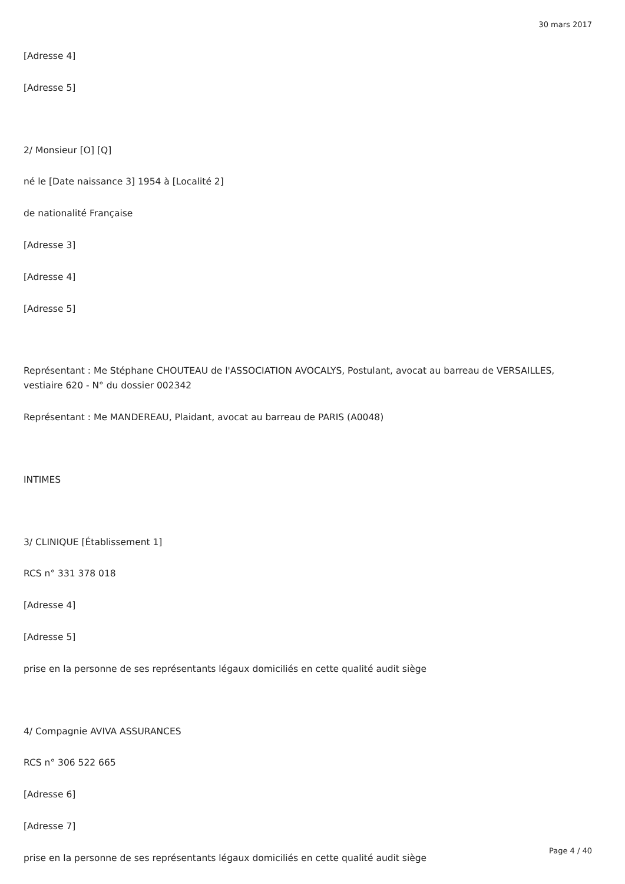30 mars 2017
[Adresse 4]
[Adresse 5]
2/ Monsieur [O] [Q]
né le [Date naissance 3] 1954 à [Localité 2]
de nationalité Française
[Adresse 3]
[Adresse 4]
[Adresse 5]
Représentant : Me Stéphane CHOUTEAU de l'ASSOCIATION AVOCALYS, Postulant, avocat au barreau de VERSAILLES, vestiaire 620 - N° du dossier 002342
Représentant : Me MANDEREAU, Plaidant, avocat au barreau de PARIS (A0048)
INTIMES
3/ CLINIQUE [Établissement 1]
RCS n° 331 378 018
[Adresse 4]
[Adresse 5]
prise en la personne de ses représentants légaux domiciliés en cette qualité audit siège
4/ Compagnie AVIVA ASSURANCES
RCS n° 306 522 665
[Adresse 6]
[Adresse 7]
prise en la personne de ses représentants légaux domiciliés en cette qualité audit siège
Page 4 / 40